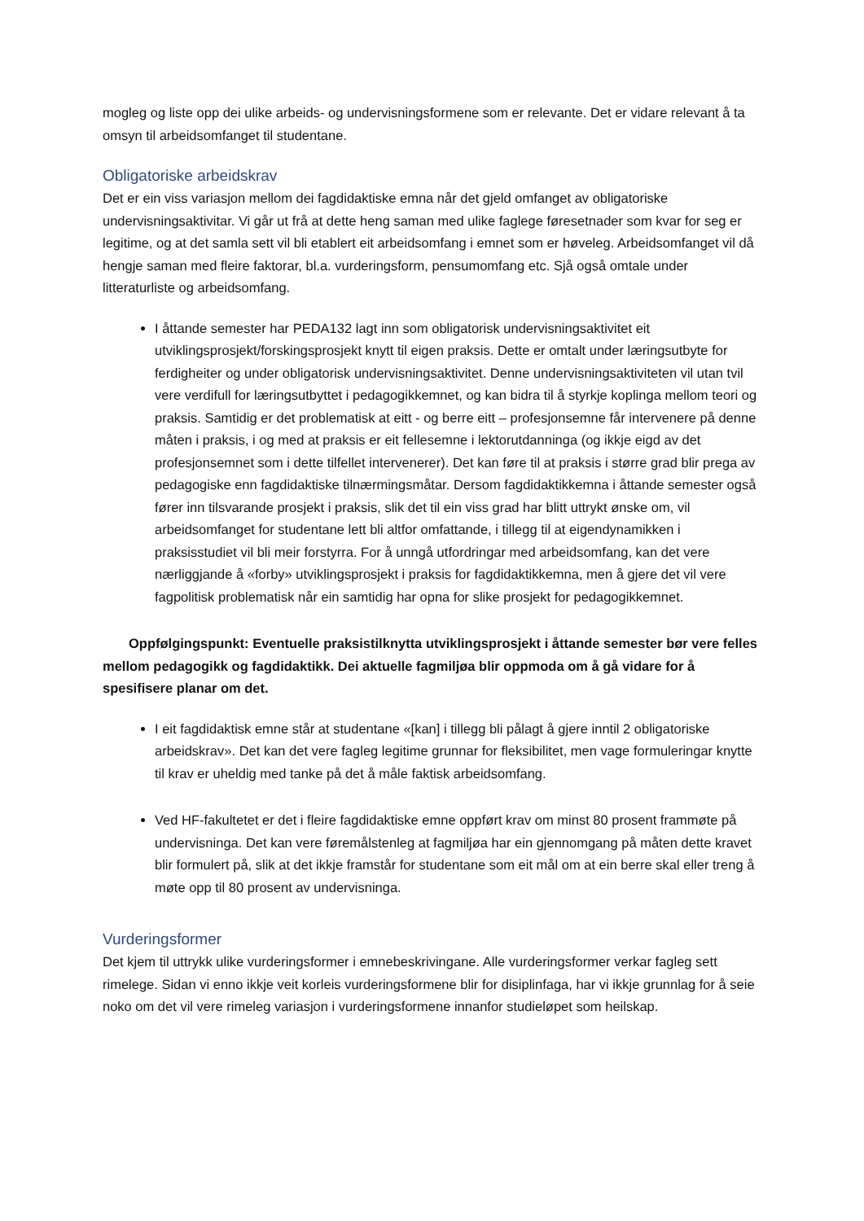mogleg og liste opp dei ulike arbeids- og undervisningsformene som er relevante. Det er vidare relevant å ta omsyn til arbeidsomfanget til studentane.
Obligatoriske arbeidskrav
Det er ein viss variasjon mellom dei fagdidaktiske emna når det gjeld omfanget av obligatoriske undervisningsaktivitar. Vi går ut frå at dette heng saman med ulike faglege føresetnader som kvar for seg er legitime, og at det samla sett vil bli etablert eit arbeidsomfang i emnet som er høveleg. Arbeidsomfanget vil då hengje saman med fleire faktorar, bl.a. vurderingsform, pensumomfang etc. Sjå også omtale under litteraturliste og arbeidsomfang.
I åttande semester har PEDA132 lagt inn som obligatorisk undervisningsaktivitet eit utviklingsprosjekt/forskingsprosjekt knytt til eigen praksis. Dette er omtalt under læringsutbyte for ferdigheiter og under obligatorisk undervisningsaktivitet. Denne undervisningsaktiviteten vil utan tvil vere verdifull for læringsutbyttet i pedagogikkemnet, og kan bidra til å styrkje koplinga mellom teori og praksis. Samtidig er det problematisk at eitt - og berre eitt – profesjonsemne får intervenere på denne måten i praksis, i og med at praksis er eit fellesemne i lektorutdanninga (og ikkje eigd av det profesjonsemnet som i dette tilfellet intervenerer). Det kan føre til at praksis i større grad blir prega av pedagogiske enn fagdidaktiske tilnærmingsmåtar. Dersom fagdidaktikkemna i åttande semester også fører inn tilsvarande prosjekt i praksis, slik det til ein viss grad har blitt uttrykt ønske om, vil arbeidsomfanget for studentane lett bli altfor omfattande, i tillegg til at eigendynamikken i praksisstudiet vil bli meir forstyrra. For å unngå utfordringar med arbeidsomfang, kan det vere nærliggjande å «forby» utviklingsprosjekt i praksis for fagdidaktikkemna, men å gjere det vil vere fagpolitisk problematisk når ein samtidig har opna for slike prosjekt for pedagogikkemnet.
Oppfølgingspunkt: Eventuelle praksistilknytta utviklingsprosjekt i åttande semester bør vere felles mellom pedagogikk og fagdidaktikk. Dei aktuelle fagmiljøa blir oppmoda om å gå vidare for å spesifisere planar om det.
I eit fagdidaktisk emne står at studentane «[kan] i tillegg bli pålagt å gjere inntil 2 obligatoriske arbeidskrav». Det kan det vere fagleg legitime grunnar for fleksibilitet, men vage formuleringar knytte til krav er uheldig med tanke på det å måle faktisk arbeidsomfang.
Ved HF-fakultetet er det i fleire fagdidaktiske emne oppført krav om minst 80 prosent frammøte på undervisninga. Det kan vere føremålstenleg at fagmiljøa har ein gjennomgang på måten dette kravet blir formulert på, slik at det ikkje framstår for studentane som eit mål om at ein berre skal eller treng å møte opp til 80 prosent av undervisninga.
Vurderingsformer
Det kjem til uttrykk ulike vurderingsformer i emnebeskrivingane. Alle vurderingsformer verkar fagleg sett rimelege. Sidan vi enno ikkje veit korleis vurderingsformene blir for disiplinfaga, har vi ikkje grunnlag for å seie noko om det vil vere rimeleg variasjon i vurderingsformene innanfor studieløpet som heilskap.